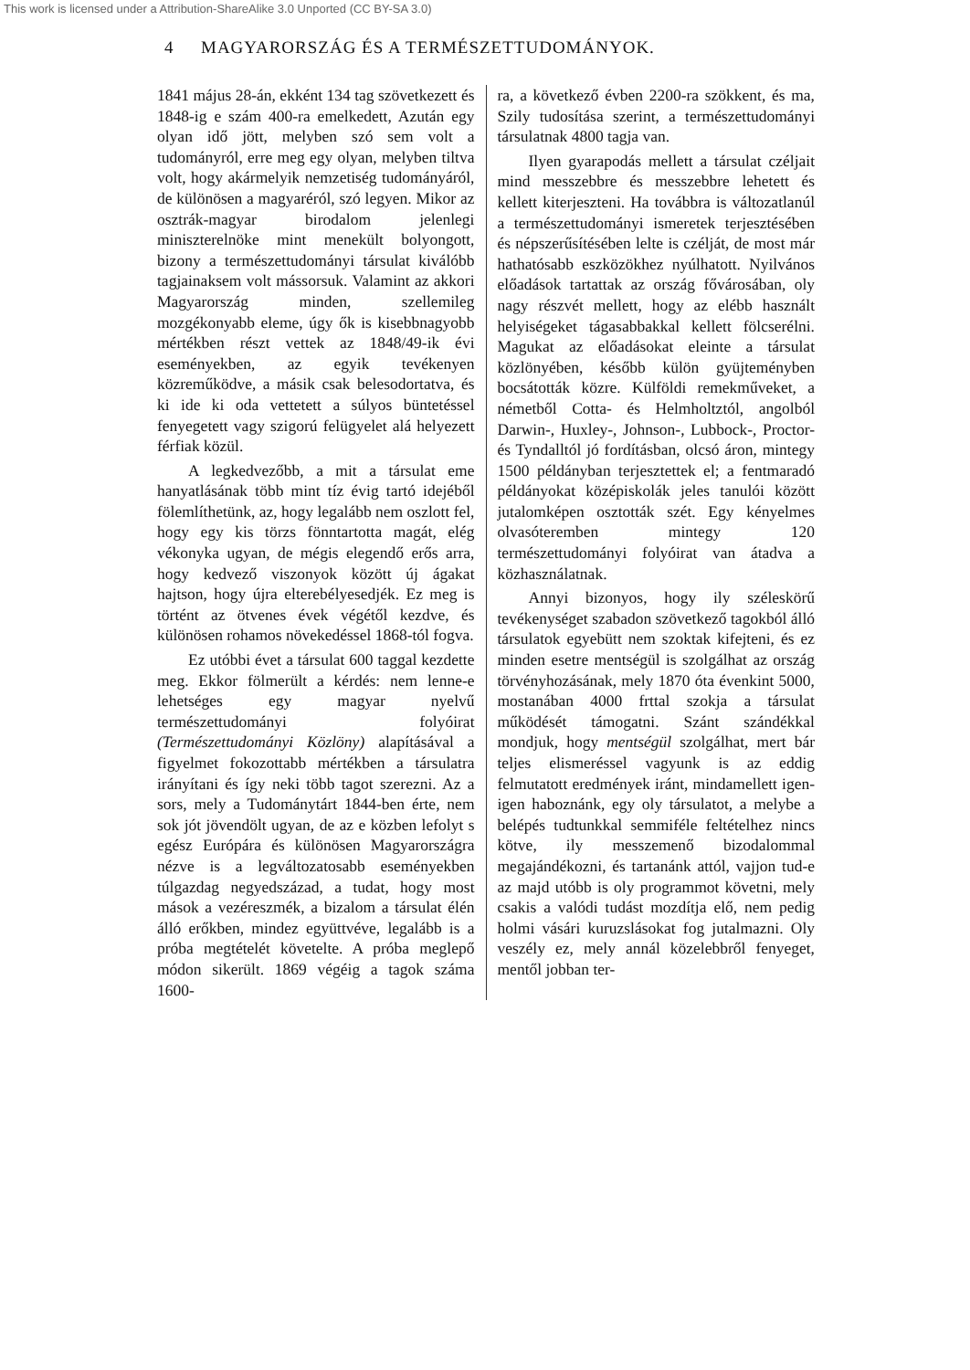This work is licensed under a Attribution-ShareAlike 3.0 Unported (CC BY-SA 3.0)
4 MAGYARORSZÁG ÉS A TERMÉSZETTUDOMÁNYOK.
1841 május 28-án, ekként 134 tag szövetkezett és 1848-ig e szám 400-ra emelkedett, Azután egy olyan idő jött, melyben szó sem volt a tudományról, erre meg egy olyan, melyben tiltva volt, hogy akármelyik nemzetiség tudományáról, de különösen a magyaréról, szó legyen. Mikor az osztrák-magyar birodalom jelenlegi miniszterelnöke mint menekült bolyongott, bizony a természettudományi társulat kiválóbb tagjainaksem volt mássorsuk. Valamint az akkori Magyarország minden, szellemileg mozgékonyabb eleme, úgy ők is kisebbnagyobb mértékben részt vettek az 1848/49-ik évi eseményekben, az egyik tevékenyen közreműködve, a másik csak belesodortatva, és ki ide ki oda vettetett a súlyos büntetéssel fenyegetett vagy szigorú felügyelet alá helyezett férfiak közül.
A legkedvezőbb, a mit a társulat eme hanyatlásának több mint tíz évig tartó idejéből fölemlíthetünk, az, hogy legalább nem oszlott fel, hogy egy kis törzs fönntartotta magát, elég vékonyka ugyan, de mégis elegendő erős arra, hogy kedvező viszonyok között új ágakat hajtson, hogy újra elterebélyesedjék. Ez meg is történt az ötvenes évek végétől kezdve, és különösen rohamos növekedéssel 1868-tól fogva.
Ez utóbbi évet a társulat 600 taggal kezdette meg. Ekkor fölmerült a kérdés: nem lenne-e lehetséges egy magyar nyelvű természettudományi folyóirat (Természettudományi Közlöny) alapításával a figyelmet fokozottabb mértékben a társulatra irányítani és így neki több tagot szerezni. Az a sors, mely a Tudománytárt 1844-ben érte, nem sok jót jövendölt ugyan, de az e közben lefolyt s egész Európára és különösen Magyarországra nézve is a legváltozatosabb eseményekben túlgazdag negyedszázad, a tudat, hogy most mások a vezéreszmék, a bizalom a társulat élén álló erőkben, mindez együttvéve, legalább is a próba megtételét követelte. A próba meglepő módon sikerült. 1869 végéig a tagok száma 1600-
ra, a következő évben 2200-ra szökkent, és ma, Szily tudosítása szerint, a természettudományi társulatnak 4800 tagja van.
Ilyen gyarapodás mellett a társulat czéljait mind messzebbre és messzebbre lehetett és kellett kiterjeszteni. Ha továbbra is változatlanúl a természettudományi ismeretek terjesztésében és népszerűsítésében lelte is czélját, de most már hathatósabb eszközökhez nyúlhatott. Nyilvános előadások tartattak az ország fővárosában, oly nagy részvét mellett, hogy az elébb használt helyiségeket tágasabbakkal kellett fölcserélni. Magukat az előadásokat eleinte a társulat közlönyében, később külön gyüjteményben bocsátották közre. Külföldi remekműveket, a németből Cotta- és Helmholtztól, angolból Darwin-, Huxley-, Johnson-, Lubbock-, Proctor- és Tyndalltól jó fordításban, olcsó áron, mintegy 1500 példányban terjesztettek el; a fentmaradó példányokat középiskolák jeles tanulói között jutalomképen osztották szét. Egy kényelmes olvasóteremben mintegy 120 természettudományi folyóirat van átadva a közhasználatnak.
Annyi bizonyos, hogy ily széleskörű tevékenységet szabadon szövetkező tagokból álló társulatok egyebütt nem szoktak kifejteni, és ez minden esetre mentségül is szolgálhat az ország törvényhozásának, mely 1870 óta évenkint 5000, mostanában 4000 frttal szokja a társulat működését támogatni. Szánt szándékkal mondjuk, hogy mentségül szolgálhat, mert bár teljes elismeréssel vagyunk is az eddig felmutatott eredmények iránt, mindamellett igen-igen haboznánk, egy oly társulatot, a melybe a belépés tudtunkkal semmiféle feltételhez nincs kötve, ily messzemenő bizodalommal megajándékozni, és tartanánk attól, vajjon tud-e az majd utóbb is oly programmot követni, mely csakis a valódi tudást mozdítja elő, nem pedig holmi vásári kuruzslásokat fog jutalmazni. Oly veszély ez, mely annál közelebbről fenyeget, mentől jobban ter-